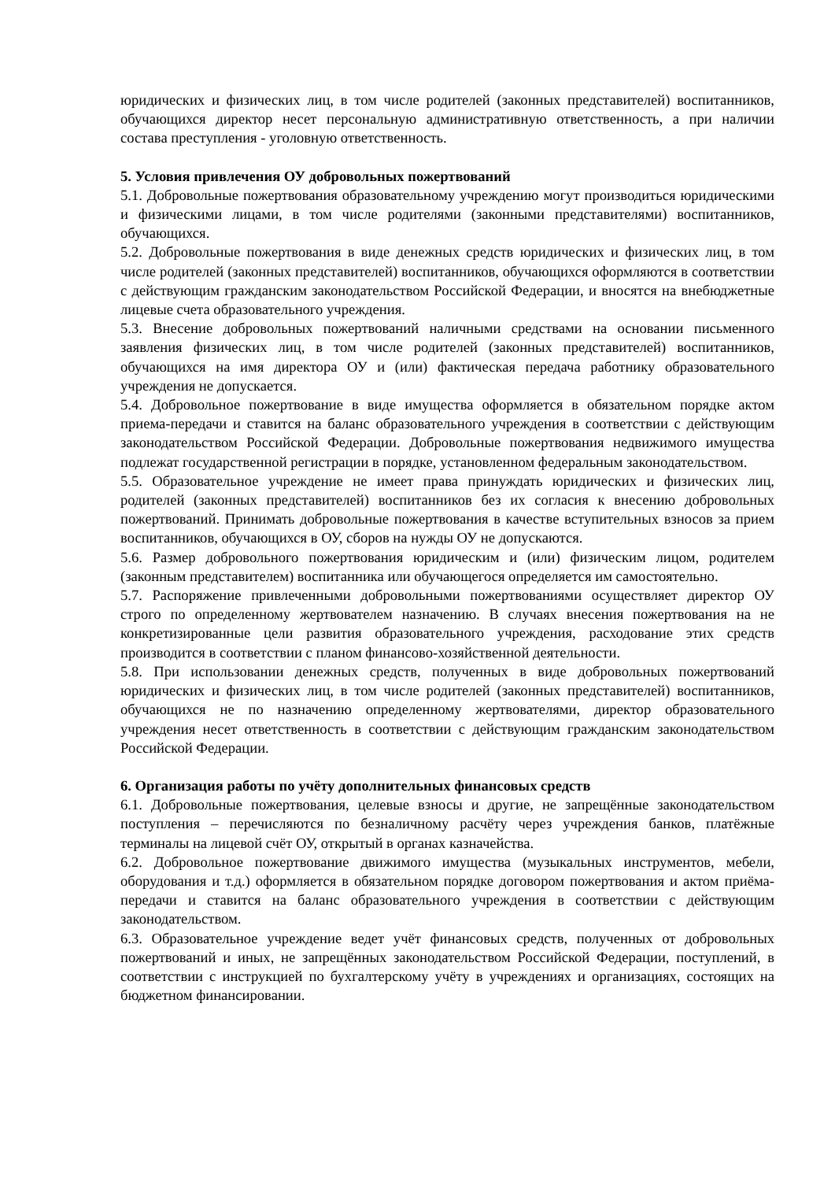юридических и физических лиц, в том числе родителей (законных представителей) воспитанников, обучающихся директор несет персональную административную ответственность, а при наличии состава преступления - уголовную ответственность.
5. Условия привлечения ОУ добровольных пожертвований
5.1. Добровольные пожертвования образовательному учреждению могут производиться юридическими и физическими лицами, в том числе родителями (законными представителями) воспитанников, обучающихся.
5.2. Добровольные пожертвования в виде денежных средств юридических и физических лиц, в том числе родителей (законных представителей) воспитанников, обучающихся оформляются в соответствии с действующим гражданским законодательством Российской Федерации, и вносятся на внебюджетные лицевые счета образовательного учреждения.
5.3. Внесение добровольных пожертвований наличными средствами на основании письменного заявления физических лиц, в том числе родителей (законных представителей) воспитанников, обучающихся на имя директора ОУ и (или) фактическая передача работнику образовательного учреждения не допускается.
5.4. Добровольное пожертвование в виде имущества оформляется в обязательном порядке актом приема-передачи и ставится на баланс образовательного учреждения в соответствии с действующим законодательством Российской Федерации. Добровольные пожертвования недвижимого имущества подлежат государственной регистрации в порядке, установленном федеральным законодательством.
5.5. Образовательное учреждение не имеет права принуждать юридических и физических лиц, родителей (законных представителей) воспитанников без их согласия к внесению добровольных пожертвований. Принимать добровольные пожертвования в качестве вступительных взносов за прием воспитанников, обучающихся в ОУ, сборов на нужды ОУ не допускаются.
5.6. Размер добровольного пожертвования юридическим и (или) физическим лицом, родителем (законным представителем) воспитанника или обучающегося определяется им самостоятельно.
5.7. Распоряжение привлеченными добровольными пожертвованиями осуществляет директор ОУ строго по определенному жертвователем назначению. В случаях внесения пожертвования на не конкретизированные цели развития образовательного учреждения, расходование этих средств производится в соответствии с планом финансово-хозяйственной деятельности.
5.8. При использовании денежных средств, полученных в виде добровольных пожертвований юридических и физических лиц, в том числе родителей (законных представителей) воспитанников, обучающихся не по назначению определенному жертвователями, директор образовательного учреждения несет ответственность в соответствии с действующим гражданским законодательством Российской Федерации.
6. Организация работы по учёту дополнительных финансовых средств
6.1. Добровольные пожертвования, целевые взносы и другие, не запрещённые законодательством поступления – перечисляются по безналичному расчёту через учреждения банков, платёжные терминалы на лицевой счёт ОУ, открытый в органах казначейства.
6.2. Добровольное пожертвование движимого имущества (музыкальных инструментов, мебели, оборудования и т.д.) оформляется в обязательном порядке договором пожертвования и актом приёма-передачи и ставится на баланс образовательного учреждения в соответствии с действующим законодательством.
6.3. Образовательное учреждение ведет учёт финансовых средств, полученных от добровольных пожертвований и иных, не запрещённых законодательством Российской Федерации, поступлений, в соответствии с инструкцией по бухгалтерскому учёту в учреждениях и организациях, состоящих на бюджетном финансировании.